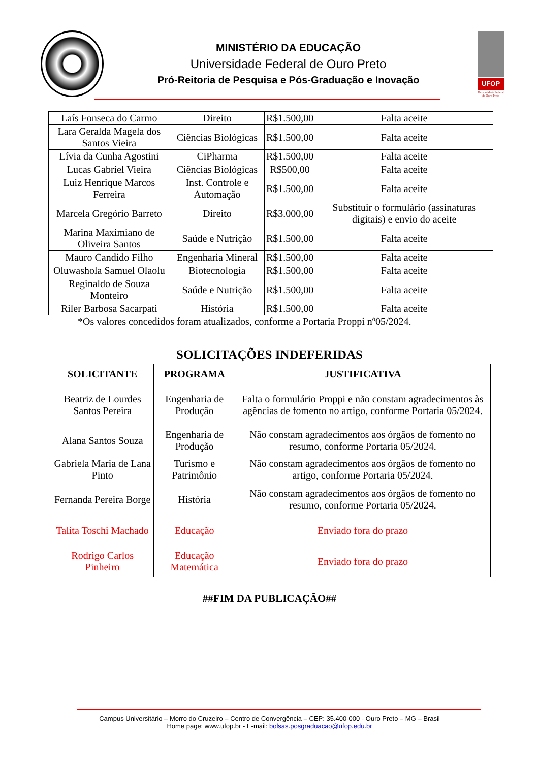MINISTÉRIO DA EDUCAÇÃO
Universidade Federal de Ouro Preto
Pró-Reitoria de Pesquisa e Pós-Graduação e Inovação
UFOP
Universidade Federal
de Ouro Preto
| Laís Fonseca do Carmo | Direito | R$1.500,00 | Falta aceite |
| Lara Geralda Magela dos Santos Vieira | Ciências Biológicas | R$1.500,00 | Falta aceite |
| Lívia da Cunha Agostini | CiPharma | R$1.500,00 | Falta aceite |
| Lucas Gabriel Vieira | Ciências Biológicas | R$500,00 | Falta aceite |
| Luiz Henrique Marcos Ferreira | Inst. Controle e Automação | R$1.500,00 | Falta aceite |
| Marcela Gregório Barreto | Direito | R$3.000,00 | Substituir o formulário (assinaturas digitais) e envio do aceite |
| Marina Maximiano de Oliveira Santos | Saúde e Nutrição | R$1.500,00 | Falta aceite |
| Mauro Candido Filho | Engenharia Mineral | R$1.500,00 | Falta aceite |
| Oluwashola Samuel Olaolu | Biotecnologia | R$1.500,00 | Falta aceite |
| Reginaldo de Souza Monteiro | Saúde e Nutrição | R$1.500,00 | Falta aceite |
| Riler Barbosa Sacarpati | História | R$1.500,00 | Falta aceite |
*Os valores concedidos foram atualizados, conforme a Portaria Proppi nº05/2024.
SOLICITAÇÕES INDEFERIDAS
| SOLICITANTE | PROGRAMA | JUSTIFICATIVA |
| --- | --- | --- |
| Beatriz de Lourdes Santos Pereira | Engenharia de Produção | Falta o formulário Proppi e não constam agradecimentos às agências de fomento no artigo, conforme Portaria 05/2024. |
| Alana Santos Souza | Engenharia de Produção | Não constam agradecimentos aos órgãos de fomento no resumo, conforme Portaria 05/2024. |
| Gabriela Maria de Lana Pinto | Turismo e Patrimônio | Não constam agradecimentos aos órgãos de fomento no artigo, conforme Portaria 05/2024. |
| Fernanda Pereira Borge | História | Não constam agradecimentos aos órgãos de fomento no resumo, conforme Portaria 05/2024. |
| Talita Toschi Machado | Educação | Enviado fora do prazo |
| Rodrigo Carlos Pinheiro | Educação Matemática | Enviado fora do prazo |
##FIM DA PUBLICAÇÃO##
Campus Universitário – Morro do Cruzeiro – Centro de Convergência – CEP: 35.400-000 - Ouro Preto – MG – Brasil
Home page: www.ufop.br - E-mail: bolsas.posgraduacao@ufop.edu.br